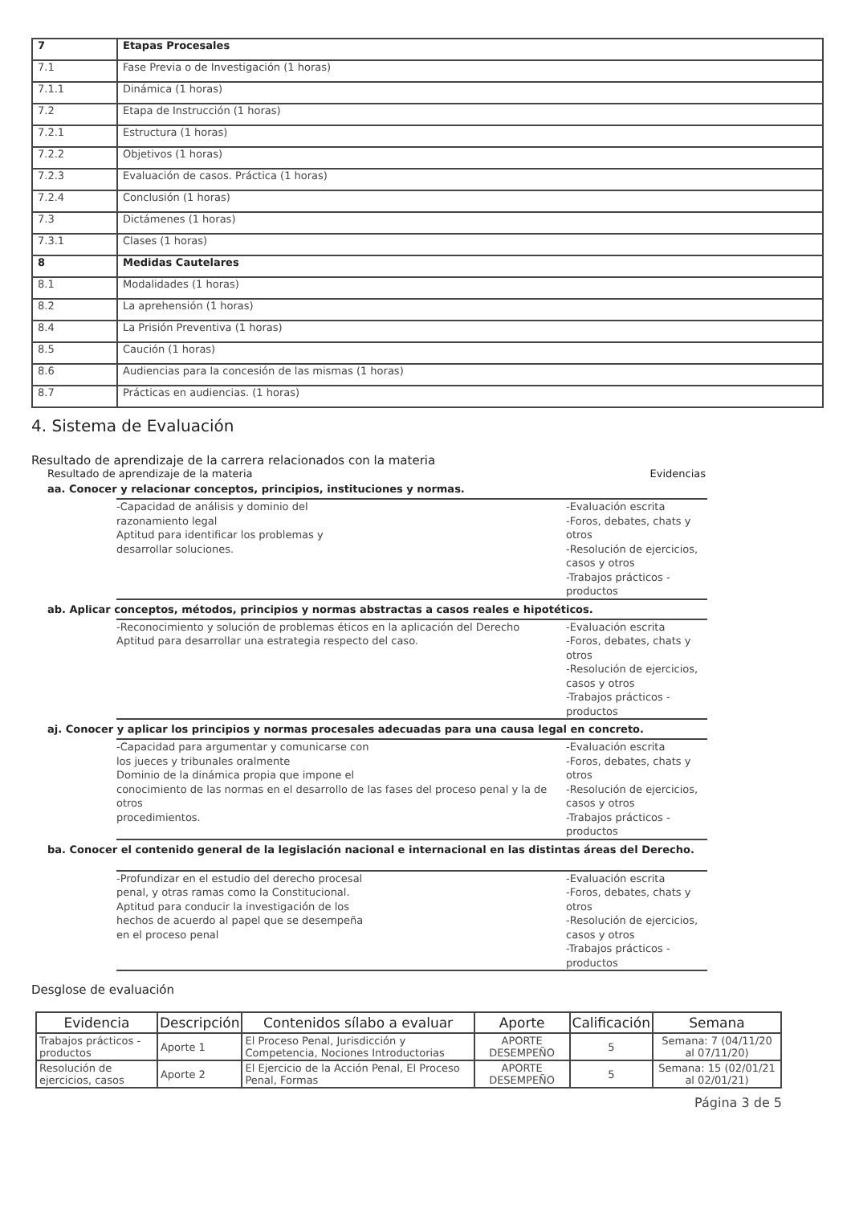| 7 | Etapas Procesales |
| 7.1 | Fase Previa o de Investigación (1 horas) |
| 7.1.1 | Dinámica (1 horas) |
| 7.2 | Etapa de Instrucción (1 horas) |
| 7.2.1 | Estructura (1 horas) |
| 7.2.2 | Objetivos (1 horas) |
| 7.2.3 | Evaluación de casos. Práctica (1 horas) |
| 7.2.4 | Conclusión (1 horas) |
| 7.3 | Dictámenes (1 horas) |
| 7.3.1 | Clases (1 horas) |
| 8 | Medidas Cautelares |
| 8.1 | Modalidades (1 horas) |
| 8.2 | La aprehensión (1 horas) |
| 8.4 | La Prisión Preventiva (1 horas) |
| 8.5 | Caución (1 horas) |
| 8.6 | Audiencias para la concesión de las mismas (1 horas) |
| 8.7 | Prácticas en audiencias. (1 horas) |
4. Sistema de Evaluación
Resultado de aprendizaje de la carrera relacionados con la materia
Resultado de aprendizaje de la materia Evidencias
aa. Conocer y relacionar conceptos, principios, instituciones y normas.
-Capacidad de análisis y dominio del
razonamiento legal
Aptitud para identificar los problemas y
desarrollar soluciones.
-Evaluación escrita
-Foros, debates, chats y otros
-Resolución de ejercicios, casos y otros
-Trabajos prácticos - productos
ab. Aplicar conceptos, métodos, principios y normas abstractas a casos reales e hipotéticos.
-Reconocimiento y solución de problemas éticos en la aplicación del Derecho
Aptitud para desarrollar una estrategia respecto del caso.
-Evaluación escrita
-Foros, debates, chats y otros
-Resolución de ejercicios, casos y otros
-Trabajos prácticos - productos
aj. Conocer y aplicar los principios y normas procesales adecuadas para una causa legal en concreto.
-Capacidad para argumentar y comunicarse con
los jueces y tribunales oralmente
Dominio de la dinámica propia que impone el
conocimiento de las normas en el desarrollo de las fases del proceso penal y la de otros
procedimientos.
-Evaluación escrita
-Foros, debates, chats y otros
-Resolución de ejercicios, casos y otros
-Trabajos prácticos - productos
ba. Conocer el contenido general de la legislación nacional e internacional en las distintas áreas del Derecho.
-Profundizar en el estudio del derecho procesal
penal, y otras ramas como la Constitucional.
Aptitud para conducir la investigación de los
hechos de acuerdo al papel que se desempeña
en el proceso penal
-Evaluación escrita
-Foros, debates, chats y otros
-Resolución de ejercicios, casos y otros
-Trabajos prácticos - productos
Desglose de evaluación
| Evidencia | Descripción | Contenidos sílabo a evaluar | Aporte | Calificación | Semana |
| --- | --- | --- | --- | --- | --- |
| Trabajos prácticos - productos | Aporte 1 | El Proceso Penal, Jurisdicción y Competencia, Nociones Introductorias | APORTE DESEMPEÑO | 5 | Semana: 7 (04/11/20 al 07/11/20) |
| Resolución de ejercicios, casos | Aporte 2 | El Ejercicio de la Acción Penal, El Proceso Penal, Formas | APORTE DESEMPEÑO | 5 | Semana: 15 (02/01/21 al 02/01/21) |
Página 3 de 5